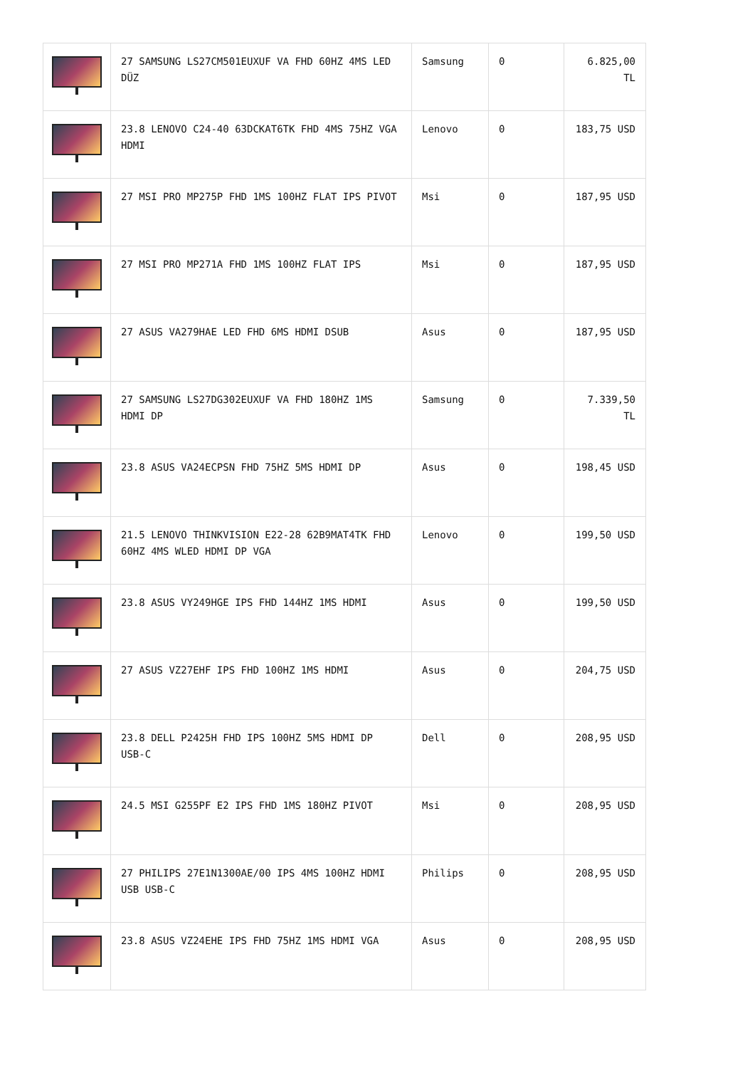| | 27 SAMSUNG LS27CM501EUXUF VA FHD 60HZ 4MS LED DÜZ | Samsung | 0 | 6.825,00 TL |
| | 23.8 LENOVO C24-40 63DCKAT6TK FHD 4MS 75HZ VGA HDMI | Lenovo | 0 | 183,75 USD |
| | 27 MSI PRO MP275P FHD 1MS 100HZ FLAT IPS PIVOT | Msi | 0 | 187,95 USD |
| | 27 MSI PRO MP271A FHD 1MS 100HZ FLAT IPS | Msi | 0 | 187,95 USD |
| | 27 ASUS VA279HAE LED FHD 6MS HDMI DSUB | Asus | 0 | 187,95 USD |
| | 27 SAMSUNG LS27DG302EUXUF VA FHD 180HZ 1MS HDMI DP | Samsung | 0 | 7.339,50 TL |
| | 23.8 ASUS VA24ECPSN FHD 75HZ 5MS HDMI DP | Asus | 0 | 198,45 USD |
| | 21.5 LENOVO THINKVISION E22-28 62B9MAT4TK FHD 60HZ 4MS WLED HDMI DP VGA | Lenovo | 0 | 199,50 USD |
| | 23.8 ASUS VY249HGE IPS FHD 144HZ 1MS HDMI | Asus | 0 | 199,50 USD |
| | 27 ASUS VZ27EHF IPS FHD 100HZ 1MS HDMI | Asus | 0 | 204,75 USD |
| | 23.8 DELL P2425H FHD IPS 100HZ 5MS HDMI DP USB-C | Dell | 0 | 208,95 USD |
| | 24.5 MSI G255PF E2 IPS FHD 1MS 180HZ PIVOT | Msi | 0 | 208,95 USD |
| | 27 PHILIPS 27E1N1300AE/00 IPS 4MS 100HZ HDMI USB USB-C | Philips | 0 | 208,95 USD |
| | 23.8 ASUS VZ24EHE IPS FHD 75HZ 1MS HDMI VGA | Asus | 0 | 208,95 USD |